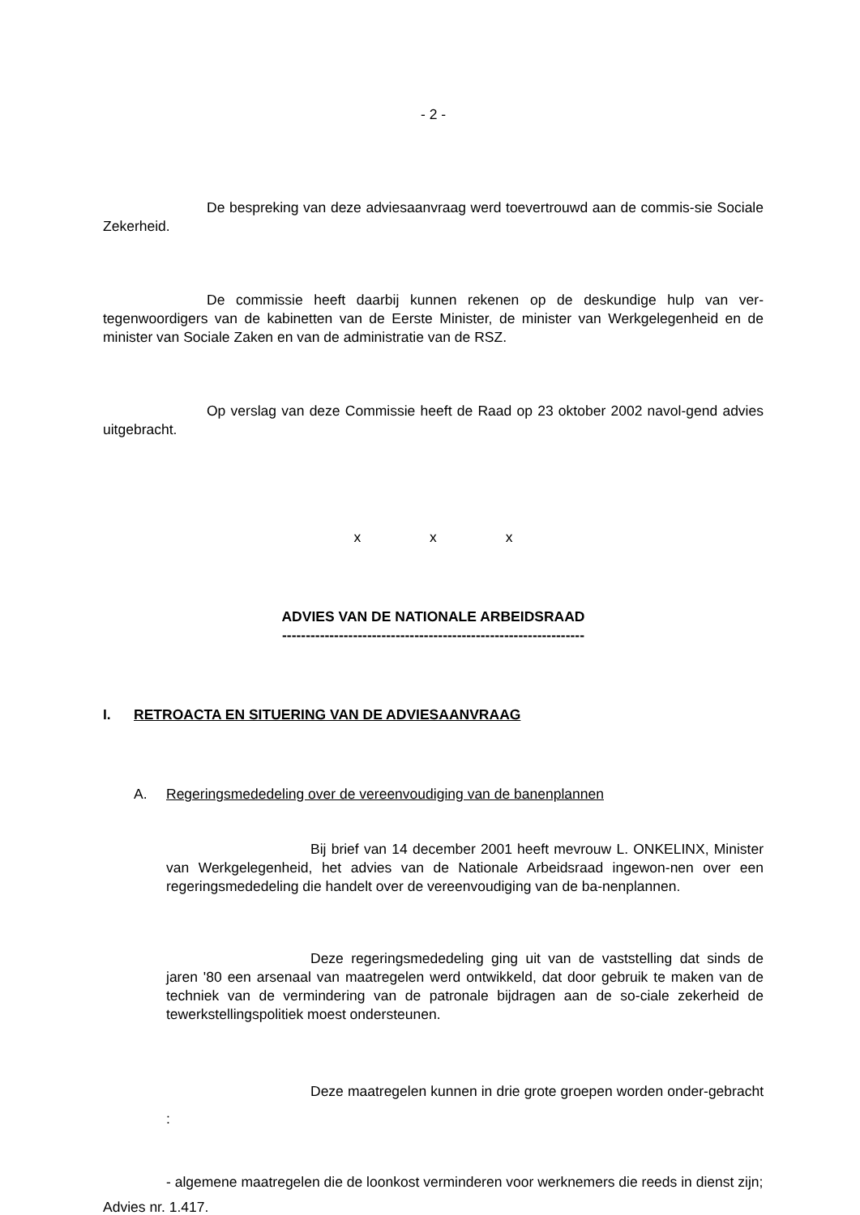- 2 -
De bespreking van deze adviesaanvraag werd toevertrouwd aan de commis-sie Sociale Zekerheid.
De commissie heeft daarbij kunnen rekenen op de deskundige hulp van ver-tegenwoordigers van de kabinetten van de Eerste Minister, de minister van Werkgelegenheid en de minister van Sociale Zaken en van de administratie van de RSZ.
Op verslag van deze Commissie heeft de Raad op 23 oktober 2002 navol-gend advies uitgebracht.
x x x
ADVIES VAN DE NATIONALE ARBEIDSRAAD
----------------------------------------------------------------
I. RETROACTA EN SITUERING VAN DE ADVIESAANVRAAG
A. Regeringsmededeling over de vereenvoudiging van de banenplannen
Bij brief van 14 december 2001 heeft mevrouw L. ONKELINX, Minister van Werkgelegenheid, het advies van de Nationale Arbeidsraad ingewon-nen over een regeringsmededeling die handelt over de vereenvoudiging van de ba-nenplannen.
Deze regeringsmededeling ging uit van de vaststelling dat sinds de jaren '80 een arsenaal van maatregelen werd ontwikkeld, dat door gebruik te maken van de techniek van de vermindering van de patronale bijdragen aan de so-ciale zekerheid de tewerkstellingspolitiek moest ondersteunen.
Deze maatregelen kunnen in drie grote groepen worden onder-gebracht :
- algemene maatregelen die de loonkost verminderen voor werknemers die reeds in dienst zijn;
Advies nr. 1.417.